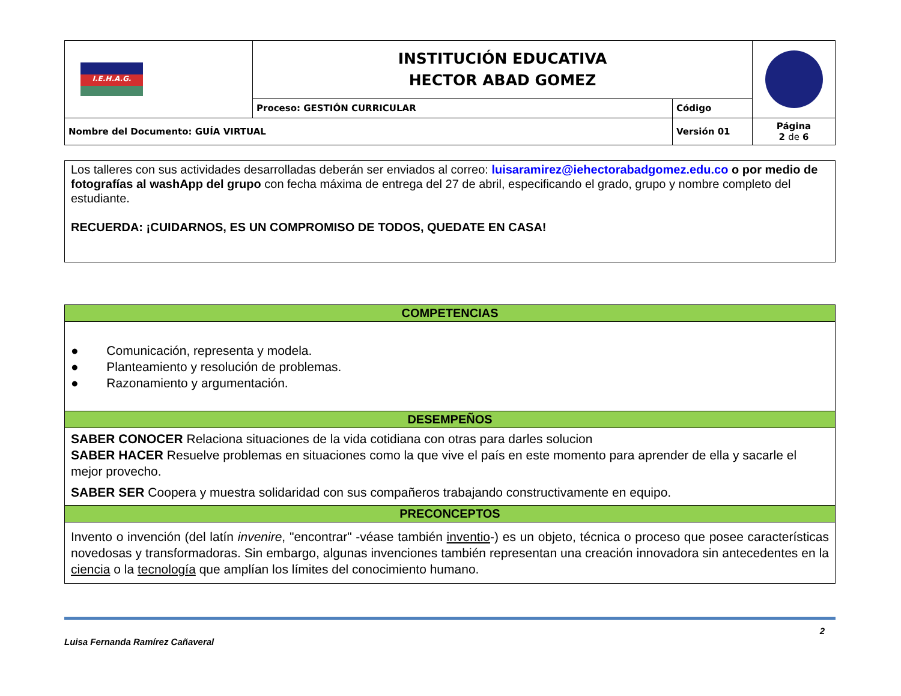| I.E.H.A.G. | INSTITUCIÓN EDUCATIVA HECTOR ABAD GOMEZ | | |
| | Proceso: GESTIÓN CURRICULAR | Código | |
| Nombre del Documento: GUÍA VIRTUAL | | Versión 01 | Página 2 de 6 |
Los talleres con sus actividades desarrolladas deberán ser enviados al correo: luisaramirez@iehectorabadgomez.edu.co o por medio de fotografías al washApp del grupo con fecha máxima de entrega del 27 de abril, especificando el grado, grupo y nombre completo del estudiante.
RECUERDA: ¡CUIDARNOS, ES UN COMPROMISO DE TODOS, QUEDATE EN CASA!
| COMPETENCIAS |
| ● Comunicación, representa y modela. ● Planteamiento y resolución de problemas. ● Razonamiento y argumentación. |
| DESEMPEÑOS |
| SABER CONOCER Relaciona situaciones de la vida cotidiana con otras para darles solucion SABER HACER Resuelve problemas en situaciones como la que vive el país en este momento para aprender de ella y sacarle el mejor provecho. SABER SER Coopera y muestra solidaridad con sus compañeros trabajando constructivamente en equipo. |
| PRECONCEPTOS |
| Invento o invención (del latín invenire , "encontrar" -véase también inventio -) es un objeto, técnica o proceso que posee características novedosas y transformadoras. Sin embargo, algunas invenciones también representan una creación innovadora sin antecedentes en la ciencia o la tecnología que amplían los límites del conocimiento humano. |
Luisa Fernanda Ramírez Cañaveral 2